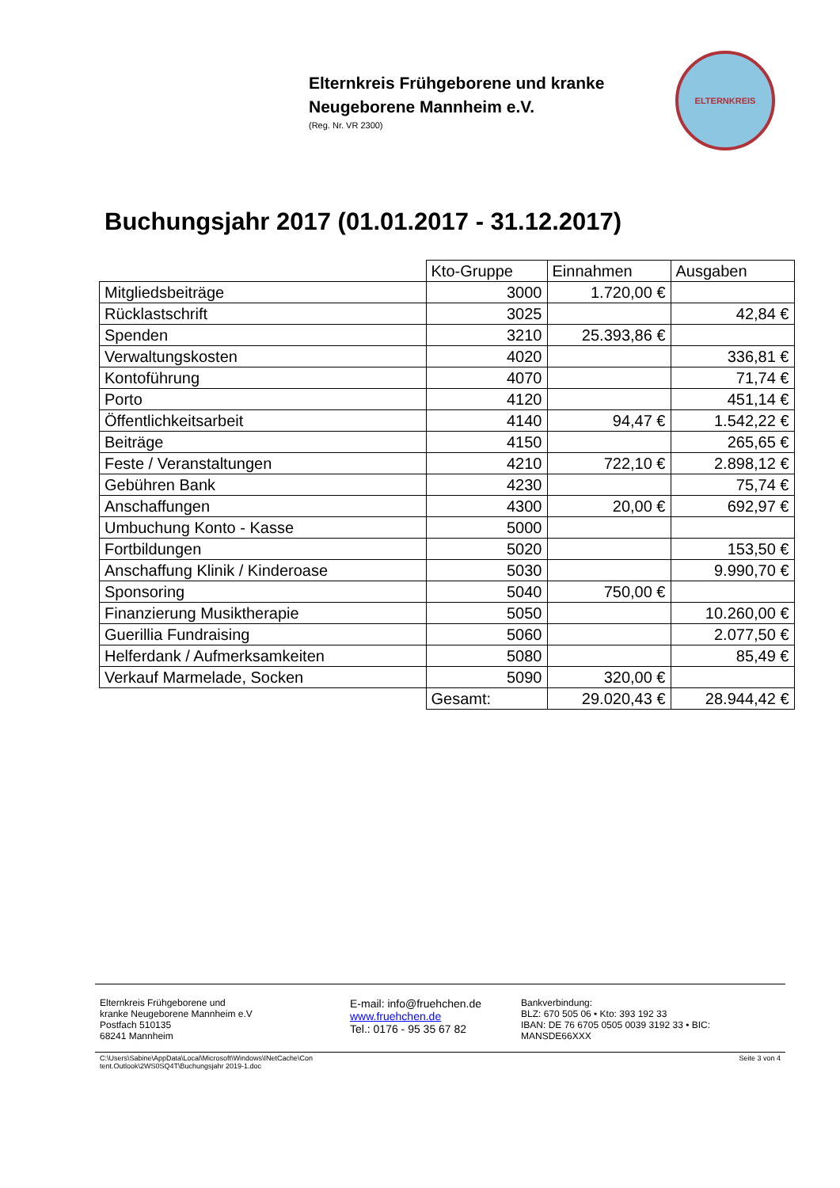Elternkreis Frühgeborene und kranke
Neugeborene Mannheim e.V.
(Reg. Nr. VR 2300)
ELTERNKREIS
Buchungsjahr 2017 (01.01.2017 - 31.12.2017)
| | Kto-Gruppe | Einnahmen | Ausgaben |
| Mitgliedsbeiträge | 3000 | 1.720,00 € | |
| Rücklastschrift | 3025 | | 42,84 € |
| Spenden | 3210 | 25.393,86 € | |
| Verwaltungskosten | 4020 | | 336,81 € |
| Kontoführung | 4070 | | 71,74 € |
| Porto | 4120 | | 451,14 € |
| Öffentlichkeitsarbeit | 4140 | 94,47 € | 1.542,22 € |
| Beiträge | 4150 | | 265,65 € |
| Feste / Veranstaltungen | 4210 | 722,10 € | 2.898,12 € |
| Gebühren Bank | 4230 | | 75,74 € |
| Anschaffungen | 4300 | 20,00 € | 692,97 € |
| Umbuchung Konto - Kasse | 5000 | | |
| Fortbildungen | 5020 | | 153,50 € |
| Anschaffung Klinik / Kinderoase | 5030 | | 9.990,70 € |
| Sponsoring | 5040 | 750,00 € | |
| Finanzierung Musiktherapie | 5050 | | 10.260,00 € |
| Guerillia Fundraising | 5060 | | 2.077,50 € |
| Helferdank / Aufmerksamkeiten | 5080 | | 85,49 € |
| Verkauf Marmelade, Socken | 5090 | 320,00 € | |
| | Gesamt: | 29.020,43 € | 28.944,42 € |
Elternkreis Frühgeborene und
kranke Neugeborene Mannheim e.V
Postfach 510135
68241 Mannheim
E-mail: info@fruehchen.de
www.fruehchen.de
Tel.: 0176 - 95 35 67 82
Bankverbindung:
BLZ: 670 505 06 • Kto: 393 192 33
IBAN: DE 76 6705 0505 0039 3192 33 • BIC:
MANSDE66XXX
C:\Users\Sabine\AppData\Local\Microsoft\Windows\INetCache\Con
tent.Outlook\2WS0SQ4T\Buchungsjahr 2019-1.doc Seite 3 von 4